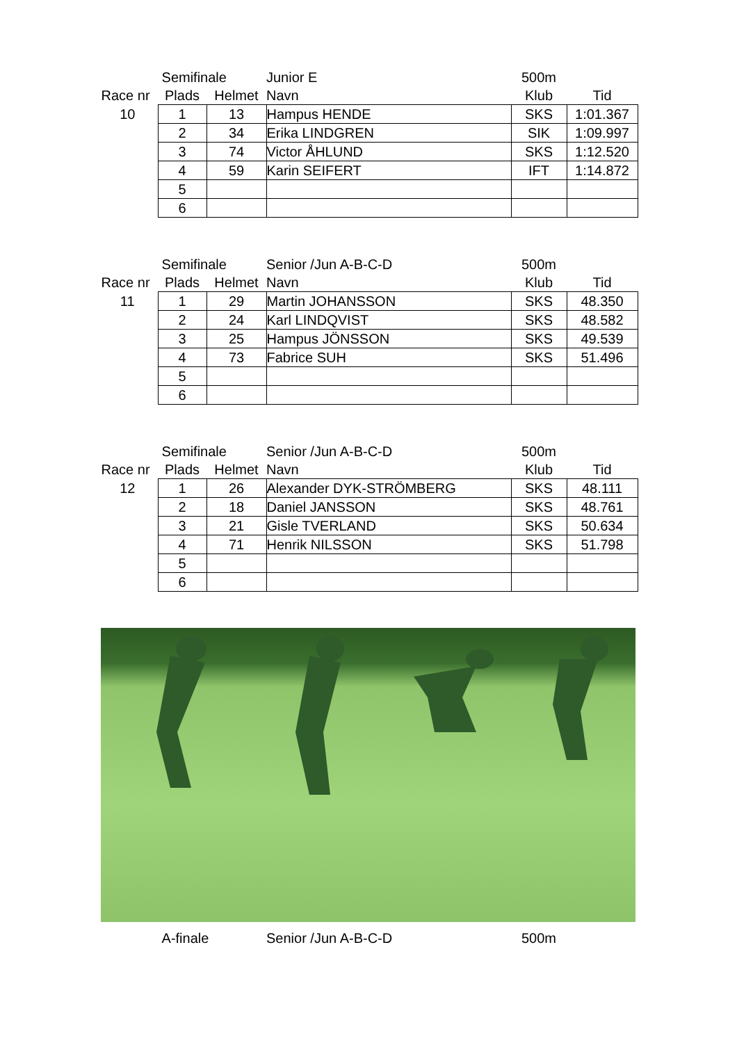| | Semifinale | | Junior E | 500m | |
| Race nr | Plads | Helmet | Navn | Klub | Tid |
| 10 | 1 | 13 | Hampus HENDE | SKS | 1:01.367 |
| | 2 | 34 | Erika LINDGREN | SIK | 1:09.997 |
| | 3 | 74 | Victor ÅHLUND | SKS | 1:12.520 |
| | 4 | 59 | Karin SEIFERT | IFT | 1:14.872 |
| | 5 | | | | |
| | 6 | | | | |
| | Semifinale | | Senior /Jun A-B-C-D | 500m | |
| Race nr | Plads | Helmet | Navn | Klub | Tid |
| 11 | 1 | 29 | Martin JOHANSSON | SKS | 48.350 |
| | 2 | 24 | Karl LINDQVIST | SKS | 48.582 |
| | 3 | 25 | Hampus JÖNSSON | SKS | 49.539 |
| | 4 | 73 | Fabrice SUH | SKS | 51.496 |
| | 5 | | | | |
| | 6 | | | | |
| | Semifinale | | Senior /Jun A-B-C-D | 500m | |
| Race nr | Plads | Helmet | Navn | Klub | Tid |
| 12 | 1 | 26 | Alexander DYK-STRÖMBERG | SKS | 48.111 |
| | 2 | 18 | Daniel JANSSON | SKS | 48.761 |
| | 3 | 21 | Gisle TVERLAND | SKS | 50.634 |
| | 4 | 71 | Henrik NILSSON | SKS | 51.798 |
| | 5 | | | | |
| | 6 | | | | |
| | A-finale | Senior /Jun A-B-C-D | 500m | |